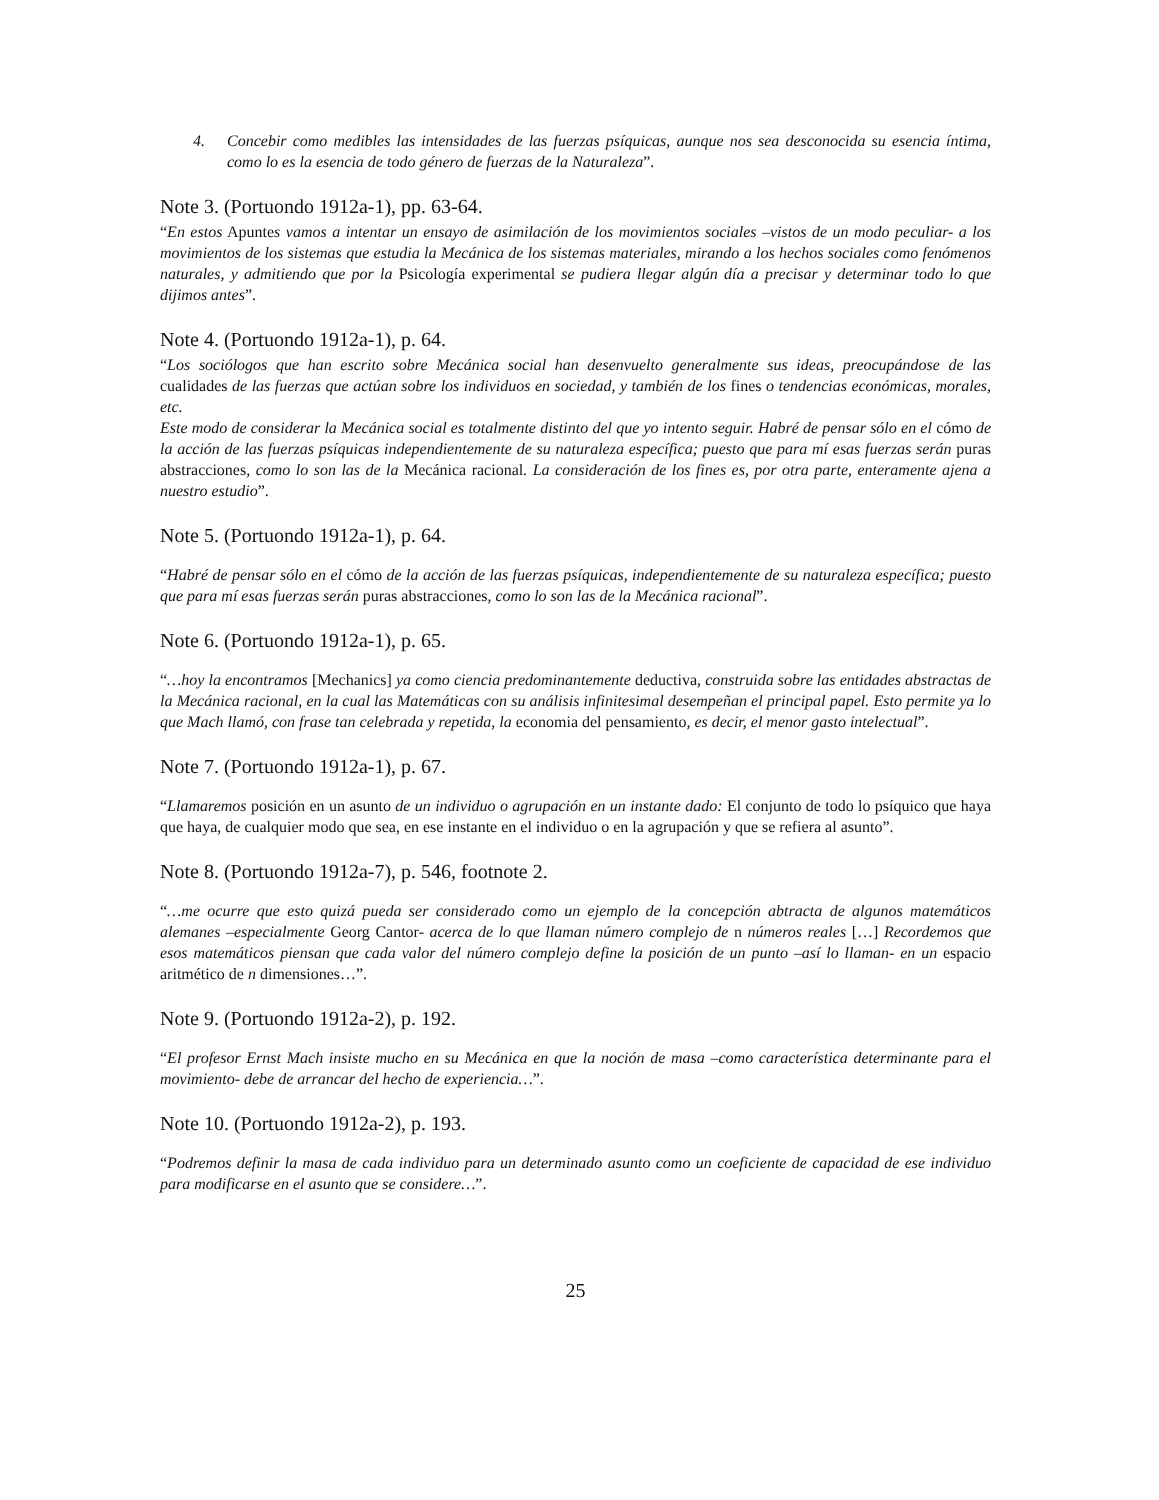4. Concebir como medibles las intensidades de las fuerzas psíquicas, aunque nos sea desconocida su esencia íntima, como lo es la esencia de todo género de fuerzas de la Naturaleza”.
Note 3. (Portuondo 1912a-1), pp. 63-64.
“En estos Apuntes vamos a intentar un ensayo de asimilación de los movimientos sociales –vistos de un modo peculiar- a los movimientos de los sistemas que estudia la Mecánica de los sistemas materiales, mirando a los hechos sociales como fenómenos naturales, y admitiendo que por la Psicología experimental se pudiera llegar algún día a precisar y determinar todo lo que dijimos antes”.
Note 4. (Portuondo 1912a-1), p. 64.
“Los sociólogos que han escrito sobre Mecánica social han desenvuelto generalmente sus ideas, preocupándose de las cualidades de las fuerzas que actúan sobre los individuos en sociedad, y también de los fines o tendencias económicas, morales, etc.
Este modo de considerar la Mecánica social es totalmente distinto del que yo intento seguir. Habré de pensar sólo en el cómo de la acción de las fuerzas psíquicas independientemente de su naturaleza específica; puesto que para mí esas fuerzas serán puras abstracciones, como lo son las de la Mecánica racional. La consideración de los fines es, por otra parte, enteramente ajena a nuestro estudio”.
Note 5. (Portuondo 1912a-1), p. 64.
“Habré de pensar sólo en el cómo de la acción de las fuerzas psíquicas, independientemente de su naturaleza específica; puesto que para mí esas fuerzas serán puras abstracciones, como lo son las de la Mecánica racional”.
Note 6. (Portuondo 1912a-1), p. 65.
“…hoy la encontramos [Mechanics] ya como ciencia predominantemente deductiva, construida sobre las entidades abstractas de la Mecánica racional, en la cual las Matemáticas con su análisis infinitesimal desempeñan el principal papel. Esto permite ya lo que Mach llamó, con frase tan celebrada y repetida, la economia del pensamiento, es decir, el menor gasto intelectual”.
Note 7. (Portuondo 1912a-1), p. 67.
“Llamaremos posición en un asunto de un individuo o agrupación en un instante dado: El conjunto de todo lo psíquico que haya que haya, de cualquier modo que sea, en ese instante en el individuo o en la agrupación y que se refiera al asunto”.
Note 8. (Portuondo 1912a-7), p. 546, footnote 2.
“…me ocurre que esto quizá pueda ser considerado como un ejemplo de la concepción abtracta de algunos matemáticos alemanes –especialmente Georg Cantor- acerca de lo que llaman número complejo de n números reales […] Recordemos que esos matemáticos piensan que cada valor del número complejo define la posición de un punto –así lo llaman- en un espacio aritmético de n dimensiones…”.
Note 9. (Portuondo 1912a-2), p. 192.
“El profesor Ernst Mach insiste mucho en su Mecánica en que la noción de masa –como característica determinante para el movimiento- debe de arrancar del hecho de experiencia…”.
Note 10. (Portuondo 1912a-2), p. 193.
“Podremos definir la masa de cada individuo para un determinado asunto como un coeficiente de capacidad de ese individuo para modificarse en el asunto que se considere…”.
25